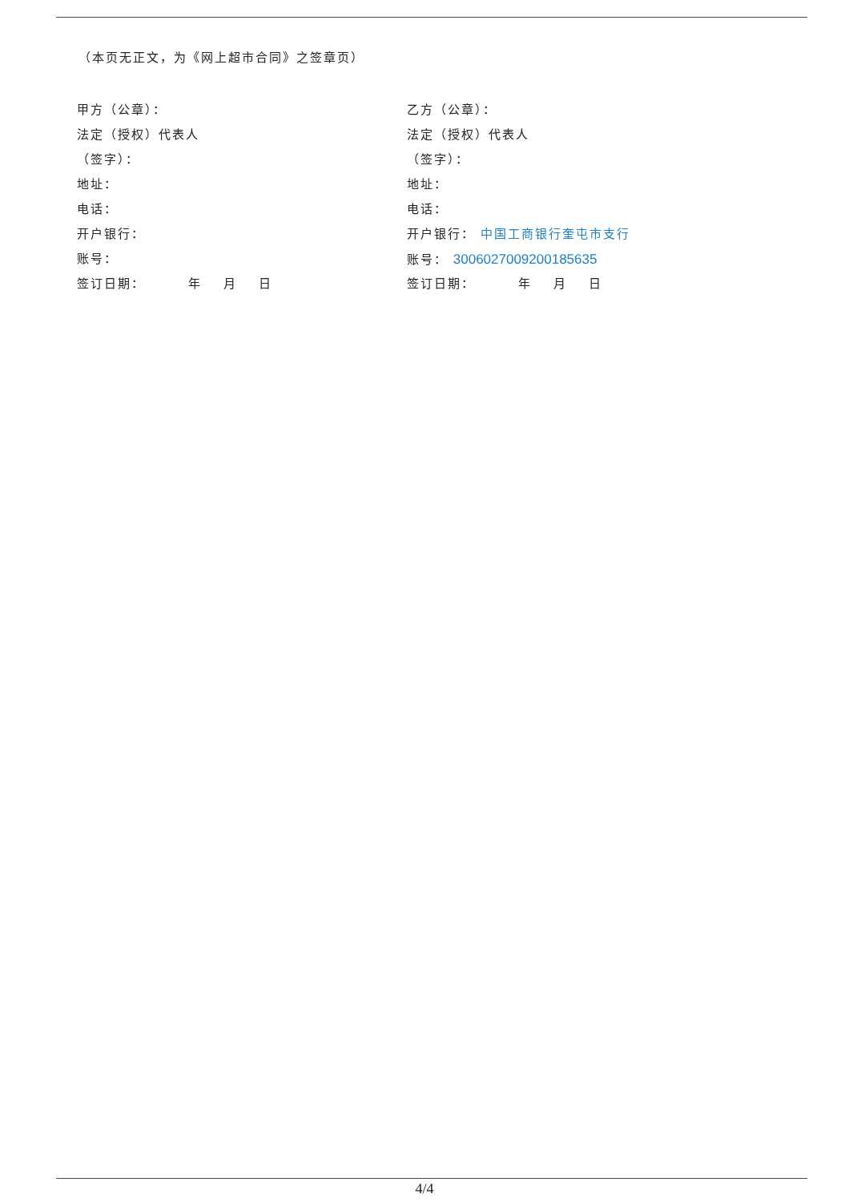（本页无正文，为《网上超市合同》之签章页）
甲方（公章）：
法定（授权）代表人
（签字）：
地址：
电话：
开户银行：
账号：
签订日期： 年 月 日
乙方（公章）：
法定（授权）代表人
（签字）：
地址：
电话：
开户银行： 中国工商银行奎屯市支行
账号： 3006027009200185635
签订日期： 年 月 日
4/4